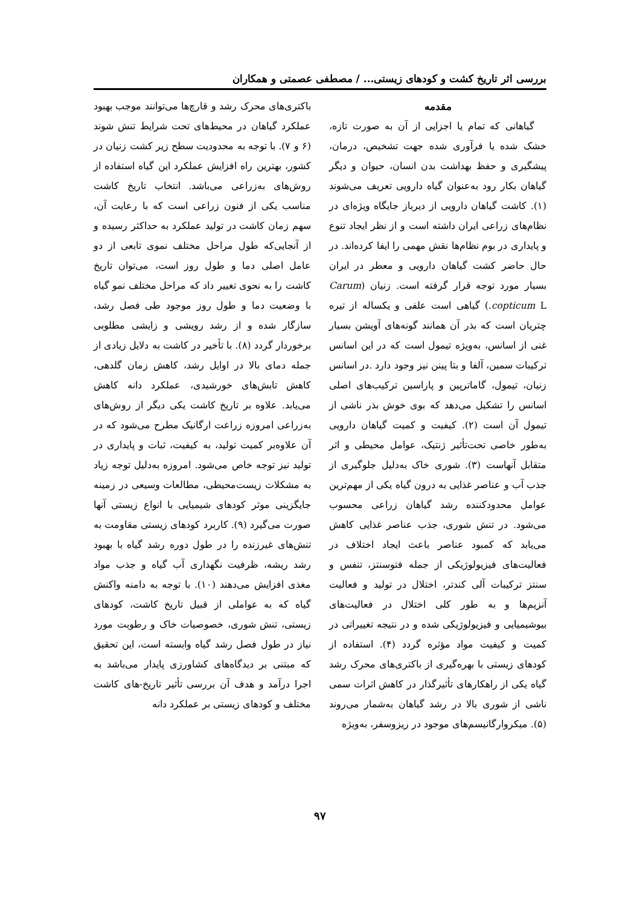بررسی اثر تاریخ کشت و کودهای زیستی... / مصطفی عصمتی و همکاران
مقدمه
گیاهانی که تمام یا اجزایی از آن به صورت تازه، خشک شده یا فرآوری شده جهت تشخیص، درمان، پیشگیری و حفظ بهداشت بدن انسان، حیوان و دیگر گیاهان بکار رود به‌عنوان گیاه دارویی تعریف می‌شوند (۱). کاشت گیاهان دارویی از دیرباز جایگاه ویژه‌ای در نظام‌های زراعی ایران داشته است و از نظر ایجاد تنوع و پایداری در بوم نظام‌ها نقش مهمی را ایفا کرده‌اند. در حال حاضر کشت گیاهان دارویی و معطر در ایران بسیار مورد توجه قرار گرفته است. زنیان (Carum copticum L.) گیاهی است علفی و یکساله از تیره چتریان است که بذر آن همانند گونه‌های آویشن بسیار غنی از اسانس، به‌ویژه تیمول است که در این اسانس ترکیبات سمین، آلفا و بتا پینن نیز وجود دارد .در اسانس زنیان، تیمول، گاماترپین و پاراسین ترکیب‌های اصلی اسانس را تشکیل می‌دهد که بوی خوش بذر ناشی از تیمول آن است (۲). کیفیت و کمیت گیاهان دارویی به‌طور خاصی تحت‌تأثیر ژنتیک، عوامل محیطی و اثر متقابل آنهاست (۳). شوری خاک به‌دلیل جلوگیری از جذب آب و عناصر غذایی به درون گیاه یکی از مهم‌ترین عوامل محدودکننده رشد گیاهان زراعی محسوب می‌شود. در تنش شوری، جذب عناصر غذایی کاهش می‌یابد که کمبود عناصر باعث ایجاد اختلاف در فعالیت‌های فیزیولوژیکی از جمله فتوسنتز، تنفس و سنتز ترکیبات آلی کندتر، اختلال در تولید و فعالیت آنزیم‌ها و به طور کلی اختلال در فعالیت‌های بیوشیمیایی و فیزیولوژیکی شده و در نتیجه تغییراتی در کمیت و کیفیت مواد مؤثره گردد (۴). استفاده از کودهای زیستی با بهره‌گیری از باکتری‌های محرک رشد گیاه یکی از راهکارهای تأثیرگذار در کاهش اثرات سمی ناشی از شوری بالا در رشد گیاهان به‌شمار می‌روند (۵). میکروارگانیسم‌های موجود در ریزوسفر، به‌ویژه
باکتری‌های محرک رشد و قارچ‌ها می‌توانند موجب بهبود عملکرد گیاهان در محیط‌های تحت شرایط تنش شوند (۶ و ۷). با توجه به محدودیت سطح زیر کشت زنیان در کشور، بهترین راه افزایش عملکرد این گیاه استفاده از روش‌های به‌زراعی می‌باشد. انتخاب تاریخ کاشت مناسب یکی از فنون زراعی است که با رعایت آن، سهم زمان کاشت در تولید عملکرد به حداکثر رسیده و از آنجایی‌که طول مراحل مختلف نموی تابعی از دو عامل اصلی دما و طول روز است، می‌توان تاریخ کاشت را به نحوی تغییر داد که مراحل مختلف نمو گیاه با وضعیت دما و طول روز موجود طی فصل رشد، سازگار شده و از رشد رویشی و زایشی مطلوبی برخوردار گردد (۸). با تأخیر در کاشت به دلایل زیادی از جمله دمای بالا در اوایل رشد، کاهش زمان گلدهی، کاهش تابش‌های خورشیدی، عملکرد دانه کاهش می‌یابد. علاوه بر تاریخ کاشت یکی دیگر از روش‌های به‌زراعی امروزه زراعت ارگانیک مطرح می‌شود که در آن علاوه‌بر کمیت تولید، به کیفیت، ثبات و پایداری در تولید نیز توجه خاص می‌شود. امروزه به‌دلیل توجه زیاد به مشکلات زیست‌محیطی، مطالعات وسیعی در زمینه جایگزینی موثر کودهای شیمیایی با انواع زیستی آنها صورت می‌گیرد (۹). کاربرد کودهای زیستی مقاومت به تنش‌های غیرزنده را در طول دوره رشد گیاه با بهبود رشد ریشه، ظرفیت نگهداری آب گیاه و جذب مواد مغذی افزایش می‌دهند (۱۰). با توجه به دامنه واکنش گیاه که به عواملی از قبیل تاریخ کاشت، کودهای زیستی، تنش شوری، خصوصیات خاک و رطوبت مورد نیاز در طول فصل رشد گیاه وابسته است، این تحقیق که مبتنی بر دیدگاه‌های کشاورزی پایدار می‌باشد به اجرا درآمد و هدف آن بررسی تأثیر تاریخ-های کاشت مختلف و کودهای زیستی بر عملکرد دانه
۹۷